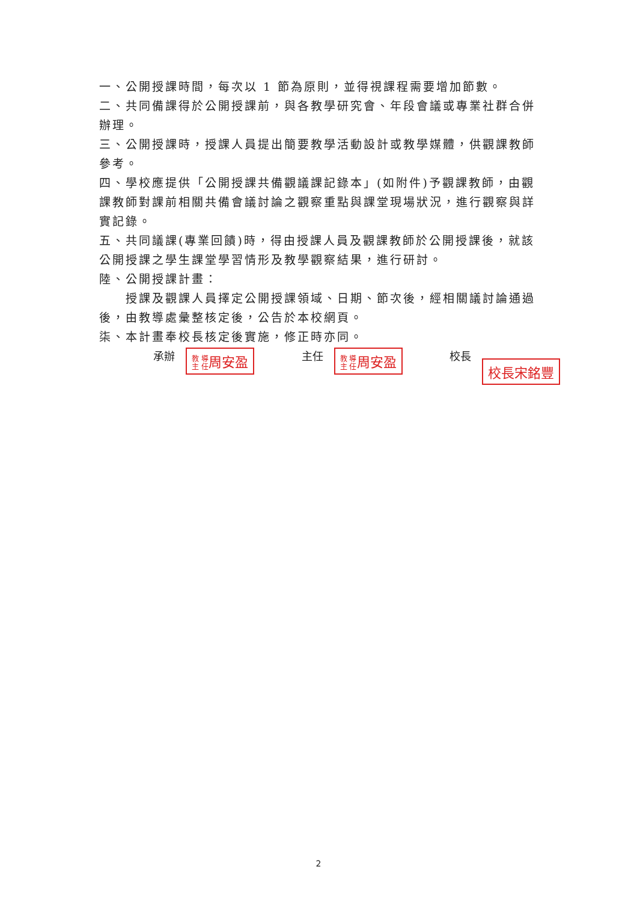一、公開授課時間，每次以 1 節為原則，並得視課程需要增加節數。
二、共同備課得於公開授課前，與各教學研究會、年段會議或專業社群合併辦理。
三、公開授課時，授課人員提出簡要教學活動設計或教學媒體，供觀課教師參考。
四、學校應提供「公開授課共備觀議課記錄本」(如附件)予觀課教師，由觀課教師對課前相關共備會議討論之觀察重點與課堂現場狀況，進行觀察與詳實記錄。
五、共同議課(專業回饋)時，得由授課人員及觀課教師於公開授課後，就該公開授課之學生課堂學習情形及教學觀察結果，進行研討。
陸、公開授課計畫：
  授課及觀課人員擇定公開授課領域、日期、節次後，經相關議討論通過後，由教導處彙整核定後，公告於本校網頁。
柒、本計畫奉校長核定後實施，修正時亦同。
承辦 教 導
主 任周安盈
主任 教 導
主 任周安盈
校長 校長宋銘豐
2